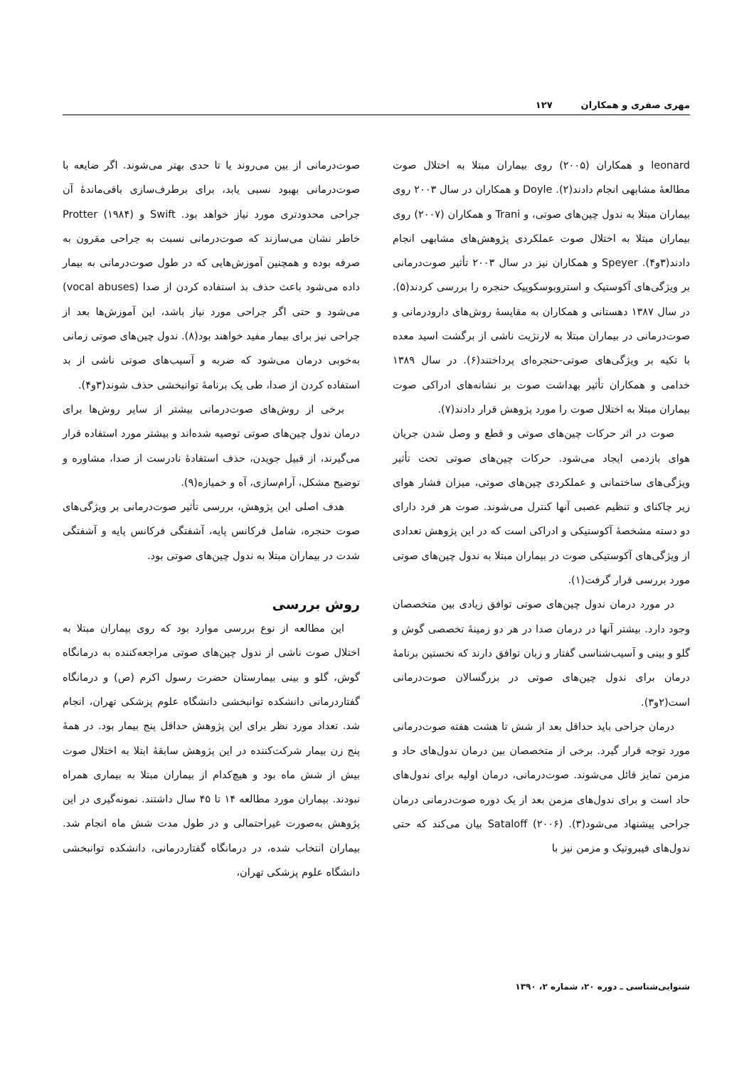مهری صفری و همکاران ۱۲۷
leonard و همکاران (۲۰۰۵) روی بیماران مبتلا به اختلال صوت مطالعهٔ مشابهی انجام دادند(۲). Doyle و همکاران در سال ۲۰۰۳ روی بیماران مبتلا به ندول چین‌های صوتی، و Trani و همکاران (۲۰۰۷) روی بیماران مبتلا به اختلال صوت عملکردی پژوهش‌های مشابهی انجام دادند(۳و۴). Speyer و همکاران نیز در سال ۲۰۰۳ تأثیر صوت‌درمانی بر ویژگی‌های آکوستیک و استروبوسکوپیک حنجره را بررسی کردند(۵). در سال ۱۳۸۷ دهستانی و همکاران به مقایسهٔ روش‌های دارودرمانی و صوت‌درمانی در بیماران مبتلا به لارنژیت ناشی از برگشت اسید معده با تکیه بر ویژگی‌های صوتی-حنجره‌ای پرداختند(۶). در سال ۱۳۸۹ خدامی و همکاران تأثیر بهداشت صوت بر نشانه‌های ادراکی صوت بیماران مبتلا به اختلال صوت را مورد پژوهش قرار دادند(۷).
صوت در اثر حرکات چین‌های صوتی و قطع و وصل شدن جریان هوای بازدمی ایجاد می‌شود. حرکات چین‌های صوتی تحت تأثیر ویژگی‌های ساختمانی و عملکردی چین‌های صوتی، میزان فشار هوای زیر چاکنای و تنظیم عصبی آنها کنترل می‌شوند. صوت هر فرد دارای دو دسته مشخصهٔ آکوستیکی و ادراکی است که در این پژوهش تعدادی از ویژگی‌های آکوستیکی صوت در بیماران مبتلا به ندول چین‌های صوتی مورد بررسی قرار گرفت(۱).
در مورد درمان ندول چین‌های صوتی توافق زیادی بین متخصصان وجود دارد. بیشتر آنها در درمان صدا در هر دو زمینهٔ تخصصی گوش و گلو و بینی و آسیب‌شناسی گفتار و زبان توافق دارند که نخستین برنامهٔ درمان برای ندول چین‌های صوتی در بزرگسالان صوت‌درمانی است(۲و۳).
درمان جراحی باید حداقل بعد از شش تا هشت هفته صوت‌درمانی مورد توجه قرار گیرد. برخی از متخصصان بین درمان ندول‌های حاد و مزمن تمایز قائل می‌شوند. صوت‌درمانی، درمان اولیه برای ندول‌های حاد است و برای ندول‌های مزمن بعد از یک دوره صوت‌درمانی درمان جراحی پیشنهاد می‌شود(۳). Sataloff (۲۰۰۶) بیان می‌کند که حتی ندول‌های فیبروتیک و مزمن نیز با
صوت‌درمانی از بین می‌روند یا تا حدی بهتر می‌شوند. اگر ضایعه با صوت‌درمانی بهبود نسبی یابد، برای برطرف‌سازی باقی‌ماندهٔ آن جراحی محدودتری مورد نیاز خواهد بود. Swift و Protter (۱۹۸۴) خاطر نشان می‌سازند که صوت‌درمانی نسبت به جراحی مقرون به صرفه بوده و همچنین آموزش‌هایی که در طول صوت‌درمانی به بیمار داده می‌شود باعث حذف بد استفاده کردن از صدا (vocal abuses) می‌شود و حتی اگر جراحی مورد نیاز باشد، این آموزش‌ها بعد از جراحی نیز برای بیمار مفید خواهند بود(۸). ندول چین‌های صوتی زمانی به‌خوبی درمان می‌شود که ضربه و آسیب‌های صوتی ناشی از بد استفاده کردن از صدا، طی یک برنامهٔ توانبخشی حذف شوند(۳و۴).
برخی از روش‌های صوت‌درمانی بیشتر از سایر روش‌ها برای درمان ندول چین‌های صوتی توصیه شده‌اند و بیشتر مورد استفاده قرار می‌گیرند، از قبیل جویدن، حذف استفادهٔ نادرست از صدا، مشاوره و توضیح مشکل، آرام‌سازی، آه و خمیازه(۹).
هدف اصلی این پژوهش، بررسی تأثیر صوت‌درمانی بر ویژگی‌های صوت حنجره، شامل فرکانس پایه، آشفتگی فرکانس پایه و آشفتگی شدت در بیماران مبتلا به ندول چین‌های صوتی بود.
روش بررسی
این مطالعه از نوع بررسی موارد بود که روی بیماران مبتلا به اختلال صوت ناشی از ندول چین‌های صوتی مراجعه‌کننده به درمانگاه گوش، گلو و بینی بیمارستان حضرت رسول اکرم (ص) و درمانگاه گفتاردرمانی دانشکده توانبخشی دانشگاه علوم پزشکی تهران، انجام شد. تعداد مورد نظر برای این پژوهش حداقل پنج بیمار بود. در همهٔ پنج زن بیمار شرکت‌کننده در این پژوهش سابقهٔ ابتلا به اختلال صوت بیش از شش ماه بود و هیچ‌کدام از بیماران مبتلا به بیماری همراه نبودند. بیماران مورد مطالعه ۱۴ تا ۴۵ سال داشتند. نمونه‌گیری در این پژوهش به‌صورت غیراحتمالی و در طول مدت شش ماه انجام شد. بیماران انتخاب شده، در درمانگاه گفتاردرمانی، دانشکده توانبخشی دانشگاه علوم پزشکی تهران،
شنوایی‌شناسی ـ دوره ۲۰، شماره ۲، ۱۳۹۰